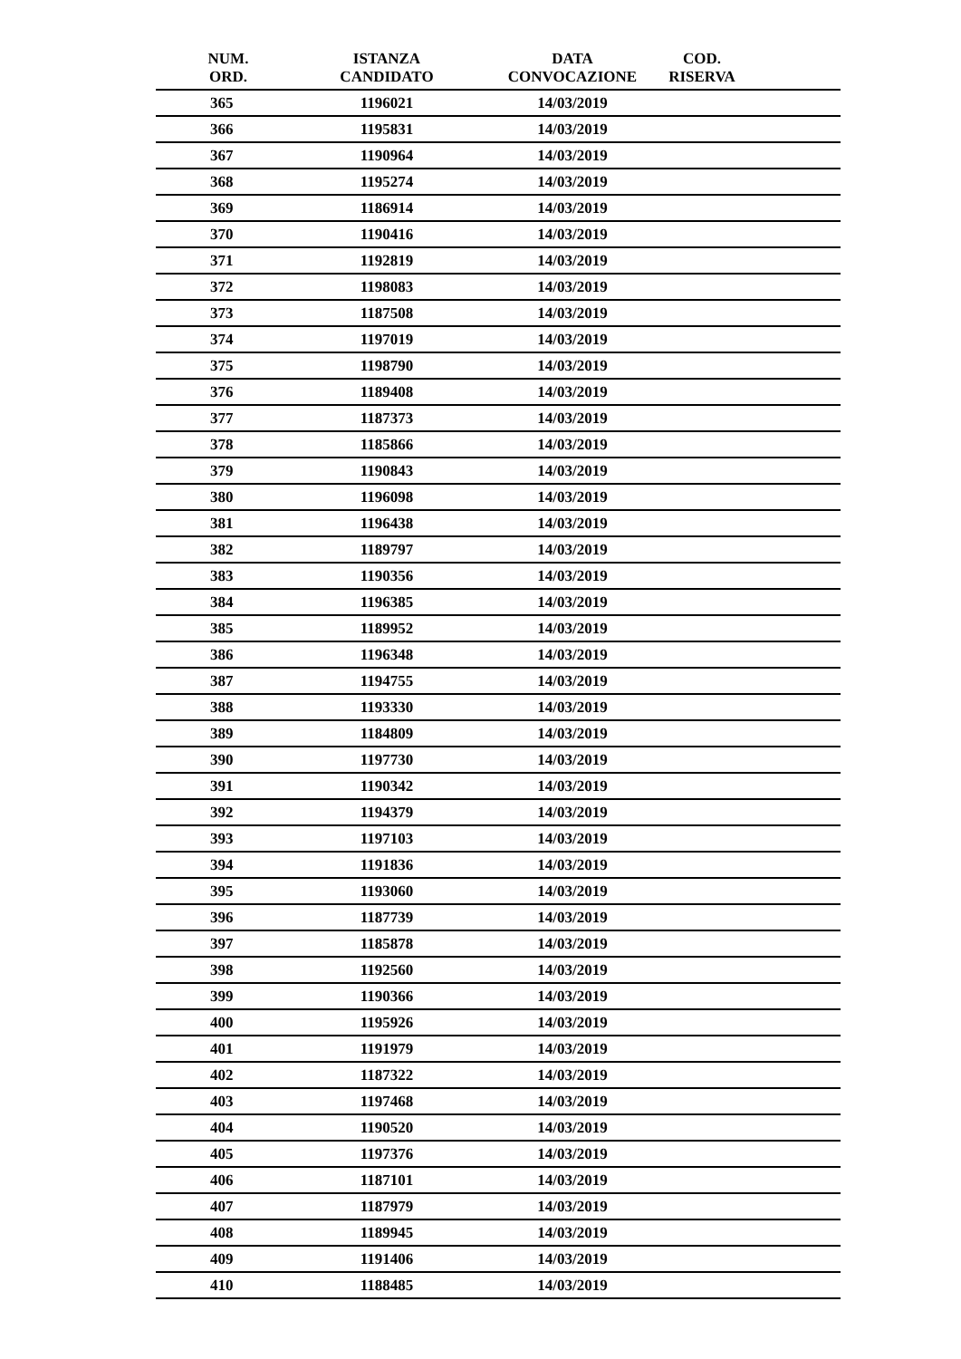| NUM. ORD. | ISTANZA CANDIDATO | DATA CONVOCAZIONE | COD. RISERVA | |
| --- | --- | --- | --- | --- |
| 365 | 1196021 | 14/03/2019 | | |
| 366 | 1195831 | 14/03/2019 | | |
| 367 | 1190964 | 14/03/2019 | | |
| 368 | 1195274 | 14/03/2019 | | |
| 369 | 1186914 | 14/03/2019 | | |
| 370 | 1190416 | 14/03/2019 | | |
| 371 | 1192819 | 14/03/2019 | | |
| 372 | 1198083 | 14/03/2019 | | |
| 373 | 1187508 | 14/03/2019 | | |
| 374 | 1197019 | 14/03/2019 | | |
| 375 | 1198790 | 14/03/2019 | | |
| 376 | 1189408 | 14/03/2019 | | |
| 377 | 1187373 | 14/03/2019 | | |
| 378 | 1185866 | 14/03/2019 | | |
| 379 | 1190843 | 14/03/2019 | | |
| 380 | 1196098 | 14/03/2019 | | |
| 381 | 1196438 | 14/03/2019 | | |
| 382 | 1189797 | 14/03/2019 | | |
| 383 | 1190356 | 14/03/2019 | | |
| 384 | 1196385 | 14/03/2019 | | |
| 385 | 1189952 | 14/03/2019 | | |
| 386 | 1196348 | 14/03/2019 | | |
| 387 | 1194755 | 14/03/2019 | | |
| 388 | 1193330 | 14/03/2019 | | |
| 389 | 1184809 | 14/03/2019 | | |
| 390 | 1197730 | 14/03/2019 | | |
| 391 | 1190342 | 14/03/2019 | | |
| 392 | 1194379 | 14/03/2019 | | |
| 393 | 1197103 | 14/03/2019 | | |
| 394 | 1191836 | 14/03/2019 | | |
| 395 | 1193060 | 14/03/2019 | | |
| 396 | 1187739 | 14/03/2019 | | |
| 397 | 1185878 | 14/03/2019 | | |
| 398 | 1192560 | 14/03/2019 | | |
| 399 | 1190366 | 14/03/2019 | | |
| 400 | 1195926 | 14/03/2019 | | |
| 401 | 1191979 | 14/03/2019 | | |
| 402 | 1187322 | 14/03/2019 | | |
| 403 | 1197468 | 14/03/2019 | | |
| 404 | 1190520 | 14/03/2019 | | |
| 405 | 1197376 | 14/03/2019 | | |
| 406 | 1187101 | 14/03/2019 | | |
| 407 | 1187979 | 14/03/2019 | | |
| 408 | 1189945 | 14/03/2019 | | |
| 409 | 1191406 | 14/03/2019 | | |
| 410 | 1188485 | 14/03/2019 | | |